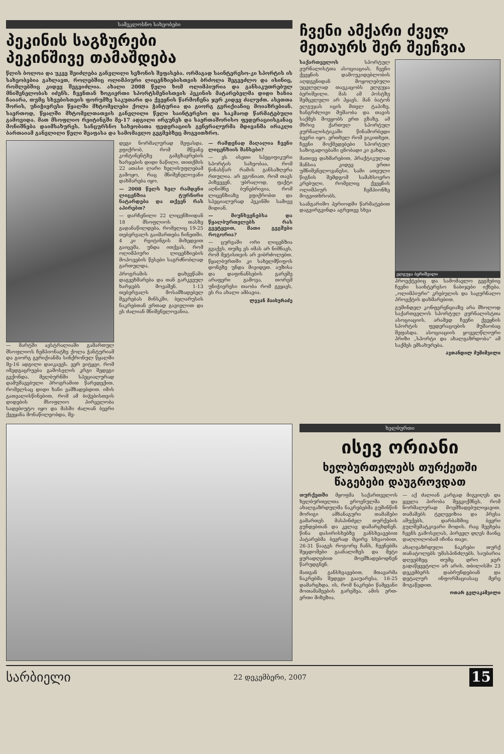სამეკლოსნო სახეობები
პეკინის საგზურები
პეკინშივე თამაშდება
წლის ბოლოა და უკვე შეიძლება განვლილი სეზონის შეფასება. ორმაგად საინტერესო-კი სპორტის ის სახეობებია გახლავთ, როლებშიც ოლიმპიური ლიცენზიებისთვის ბრძოლა შეგვეძლო და ისინიც, რომლებშიც კიდევ შეგვიძლია. ახალი 2008 წელი ხომ ოლიმპიურია და განსაკუთრებულ მნიშვნელობას იძენს. ჩვენთან ზოგიერთი სპორტსმენისთვის პეკინის მატარებელმა დიდი ხანია ჩაიარა, თუმც სხვებისთვის ფორუმზე საკუთარი და ქვეყნის წარმოჩენა ჯერ კიდევ ძალუძთ. ასეთთა შორის, უნიჭიერესი წყალში მხტომელები ქოლა ჭანტურია და გიორგ გვრიქიანიც მოიაზრებიან. საერთოდ, წყალში მხტომელთათვის განვლილი წელი საინტერესო და საკმაოდ წარმატებული გამოვიდა. მათ მსოფლიო რეიტინგში მე-17 ადგილი ირგუნეს და საერთაშორისო ფედერაციისგანაც მონიშნება დაიმსახურეს. სანცურსნო სახეობათა ფედერაციის გენერალურმა მდივანმა ირაკლი ბართაიამ განვლილი წელი შეაფასა და სამომავლო გეგმებზეც მოგვითხრო.
— მარტში ავსტრალიაში გამართულ მსოფლიოს ჩემპიონატზე ქოლა ჭანტურიამ და გიორგ გვრიქიანმა სინქრონულ წყალში მე-16 ადგილი დაიკავეს. ვერ ვიტყვი, რომ იმედგაცრუება გამოსვლის კრგი შედეგი გვქონდა. მელბურნში სპეციალურად დამუშავებული პროგრამით წარვდექით, რომელსაც დიდი ხანი ვამზადებდით. იმის გათვალისწინებით, რომ ამ ბიჭებისთვის დიდების მსოფლიო პირველობა სადებიუტო იყო და მასში ძალიან ბევრი ქვეყანა მონაწილეობდა, შე-
დეგი ნორმალურად შეფასდა. ვფიქრობ, რომ მწვანე კონტინენტზე გამგზავრების ხარჯების დიდი ნაწილი, თითქმის 22 ათასი ლარი ხელისუფლებამ გამოყო, რაც მნიშვნელოვანი დახმარება იყო.
— 2008 წელს ხელ რამდენი ლიცენზია ტურნირი ნატარდება და თქვენ რას აპირებთ?
— დარჩენილი 22 ლიცენზიიდან 18 მსოფლიოს თასზე გადანაწილდება, რომელიც 19-25 თებერვალს გაიმართება ჩინეთში. 4 კი რეიტინგის მიხედვით გაიცემა. უნდა ითქვას, რომ ოლიმპიური ლიცენზიების მოპოვების წესები საგრძნობლად გართულდა.
პროგრამის დახვეწაში დაგვეხმარება და თან გარკვეულ ხარჯებს მოვაშენ. 1-13 თებერვალს მოსამზადებელ შეკრებას მინსკში, ბელარუსის ნაკრებთან ერთად გავივლით და ეს ძალიან მნიშვნელოვანია.
— რამდენად მაღალია ჩვენი ლიცენზიის შანსები?
— ეს ისეთი სპეციფიკური სპორტის სახეობაა, რომ წინასწარ რამის განსაზღვრა რთულია. არ ვგონიათ, რომ თავს პიზვევენ, უბრალოდ, ფაქტი აღნიშნე ბუნებრივია, რომ ლიცენზიაზე ვფიქრობთ და სპეციალურად პეკინში სამივე მიდიან.
— მიუნხვენებსა და წყალბურთელებს რას გვეტყვით, მათი გეგმები როგორია?
— ცურვაში ორი ლიცენზია გვაქვს, თუმც ეს იმას არ ნიშნავს, რომ მეტისთვის არ ვიბრძოლებთ. წყალბურთში კი სახელმწიფოს დონეზე უნდა მივიდეთ. აუზისა და დაფინანსების გარეშე არაფერი გამოვა, თორემ უნიჭიერესი თაობა რომ გვყავს, ეს რა ახალი ამბავია.
ლევან მაისურაძე
ჩვენი ამქარი ძველ
მეთაურს შერ შეეჩვია
საქართველოს სპორტულ ჟურნალისტთა ასოციაციას, ჩვენი ქვეყნის დამოუკიდებლობის აღდგენიდან მოყოლებული უცვლელად თავკაცობს ელგუჯა ბერიშვილი. მას ამ პოსტზე შემცვლელი არ ჰყავს. მან ბატონ ელგუჯას იცის მთელ ტაპიზე, ხანგრძლივი მუშაობა და თავის საქმეს მოვყობს ერთ გზაზე. ამ მხრივ ქართულ სპორტულ ჟურნალისტიკაში წინამორბედი ბევრი იყო. ერთხელ რომ ვიკითხეთ, ჩვენი მოქმედებები სპორტულ საზოგადოებაში ცნობადი კი გახდა.
მათივე დახმარებით, პრაქტიკულად შანსია კიდევ ერთი უმნიშვნელოვანესი, სამი ათეული წიგნის შემდგომ სამახსოვრო კრებული, რომელიც ქვეყნის ოლიმპიურ ჩემპიონზე მოგვითხრობს.
საანგარიშო პერიოდში წარმატებით დაგვირგვინდა აგრეთვე სხვა
ელგუჯა ბერიშვილი
პროექტებიც და სამომავლო გეგმებიც ჩვენი საინტერესო ნაბიჯები იქნება. „ოლიმპიური" კრებულის და საჟურნალო პროექტის დახმარებით.
გუშინდელ კონფერენციაზე არა მხოლოდ საქართველოს სპორტულ ჟურნალისტთა ასოციაციის, არამედ ჩვენი ქვეყნის სპორტის ფედერაციების მუშაობაც შეფასდა. ასოციაციის ყოველწლიური პრიზი „სპორტი და ახალგაზრდობა" ამ საქმეს ემსახურება.
ავთანდილ მუშიშვილი
ხელბურთი
ისევ ორიანი
ხელბურთელებს თურქეთში
წაგებები დაუგროვდათ
თურქეთში მყოფმა საქართველოს ხელბურთელთა ეროვნულმა და ახალგაზრდულმა ნაკრებებმა გუშინწინ მორიგი ამხანაგური თამაშები გამართეს მასპინძელ თურქების გუნდებთან და კვლავ დამარცხდნენ. წინა დასირისხებზე განსხვავებით ჰატარებმა ბევრად მცირე სხვაობით, 26-31 წააგეს როგორც ჩანს, ჩვენებმა შეცდომები გაანალიზეს და მეტი ყურადღებით მოემზადებოდნენ წარუდგნენ.
მათგან განსხვავებით, მთავარმა ნაკრებმა შედეგი გააუარესა, 16-25 დამარცხდა. ის, რომ ნაკრები წამყვანი მოთამაშეების გარეშეა, ამის ერთ-ერთი მიზეზია.
— აქ ძალიან კარგად მიგვიღეს და ყველა პირობა შეგვიქმნეს, რომ ნორმალურად მოემზადებულიყავით. თამაშებს ტელევიზია და პრესა აშუქებს, დარბაზშიც ბევრი გულშემატკივარი მოდის. რაც შეეხება ჩვენს გამოსვლას, პირველ დღეს მაინც დაღლილობამ იჩინა თავი.
ახალგაზრდული ნაკრები თურქ თანატოლებს უმასპინძლებს. საუბარია დღეებზეც თუმც დრო ჯერ გადაწყვეტილი არ არის. თბილისში 23 დეკემბერს დაბრუნდებიან და დეტალურ ინფორმაციასაც მერე მოგაწვდით.
ოთარ გელაკაშვილი
სარბიელი 22 დეკემბერი, 2007 15